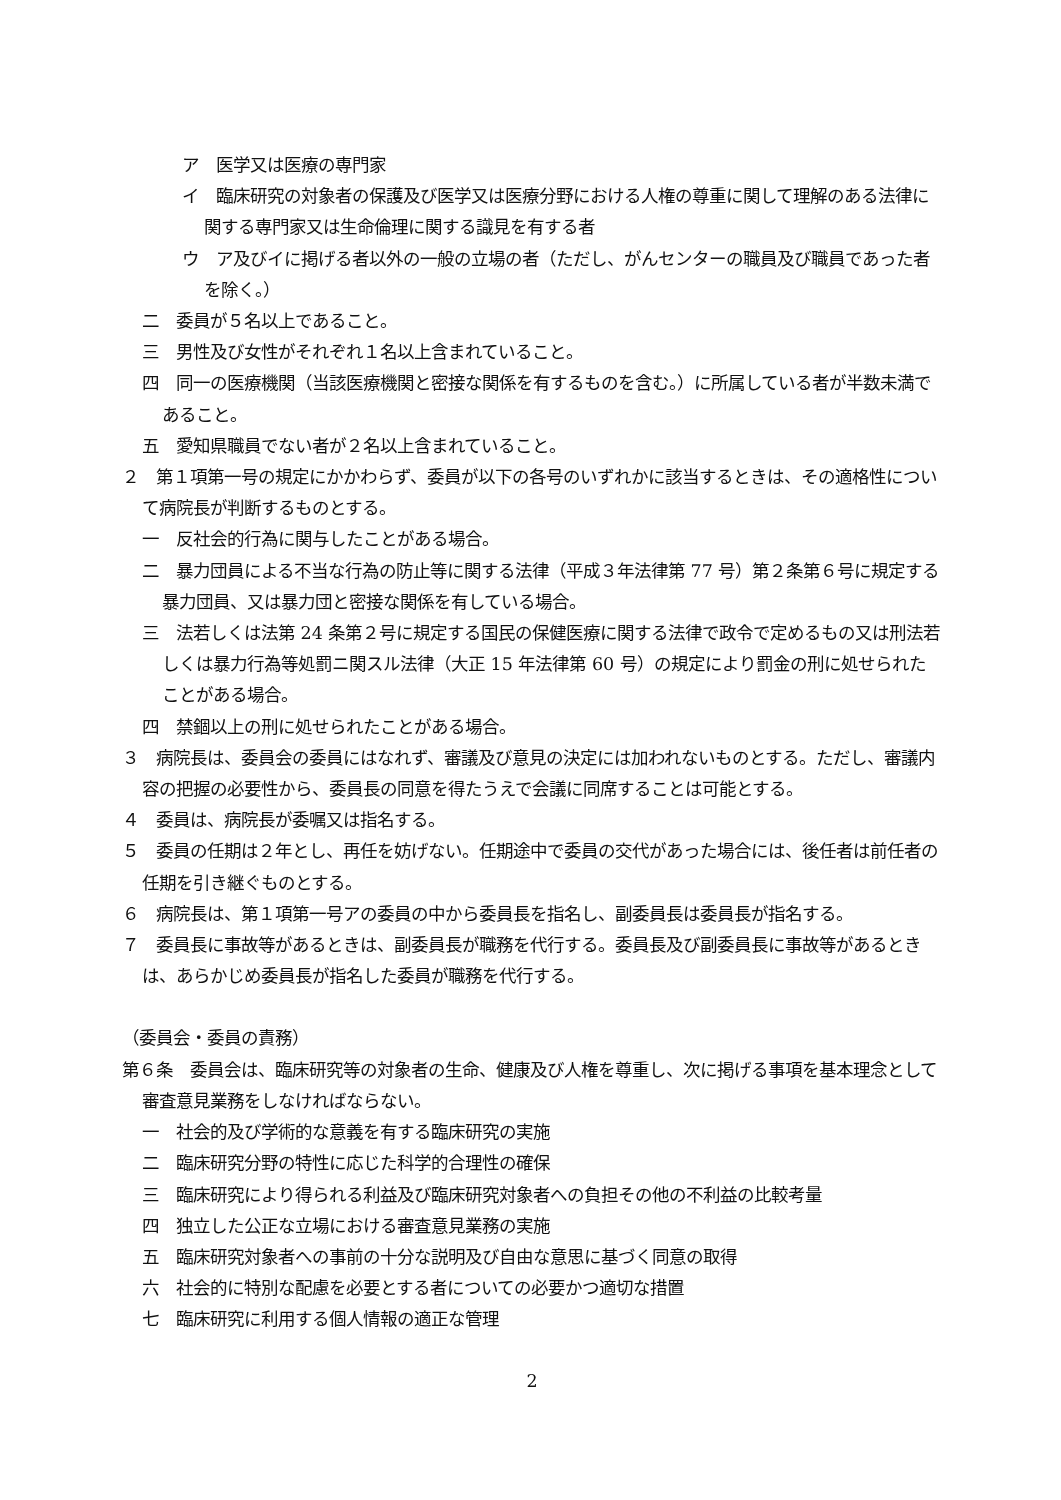ア　医学又は医療の専門家
イ　臨床研究の対象者の保護及び医学又は医療分野における人権の尊重に関して理解のある法律に関する専門家又は生命倫理に関する識見を有する者
ウ　ア及びイに掲げる者以外の一般の立場の者（ただし、がんセンターの職員及び職員であった者を除く。）
二　委員が５名以上であること。
三　男性及び女性がそれぞれ１名以上含まれていること。
四　同一の医療機関（当該医療機関と密接な関係を有するものを含む。）に所属している者が半数未満であること。
五　愛知県職員でない者が２名以上含まれていること。
２　第１項第一号の規定にかかわらず、委員が以下の各号のいずれかに該当するときは、その適格性について病院長が判断するものとする。
一　反社会的行為に関与したことがある場合。
二　暴力団員による不当な行為の防止等に関する法律（平成３年法律第 77 号）第２条第６号に規定する暴力団員、又は暴力団と密接な関係を有している場合。
三　法若しくは法第 24 条第２号に規定する国民の保健医療に関する法律で政令で定めるもの又は刑法若しくは暴力行為等処罰ニ関スル法律（大正 15 年法律第 60 号）の規定により罰金の刑に処せられたことがある場合。
四　禁錮以上の刑に処せられたことがある場合。
３　病院長は、委員会の委員にはなれず、審議及び意見の決定には加われないものとする。ただし、審議内容の把握の必要性から、委員長の同意を得たうえで会議に同席することは可能とする。
４　委員は、病院長が委嘱又は指名する。
５　委員の任期は２年とし、再任を妨げない。任期途中で委員の交代があった場合には、後任者は前任者の任期を引き継ぐものとする。
６　病院長は、第１項第一号アの委員の中から委員長を指名し、副委員長は委員長が指名する。
７　委員長に事故等があるときは、副委員長が職務を代行する。委員長及び副委員長に事故等があるときは、あらかじめ委員長が指名した委員が職務を代行する。
（委員会・委員の責務）
第６条　委員会は、臨床研究等の対象者の生命、健康及び人権を尊重し、次に掲げる事項を基本理念として審査意見業務をしなければならない。
一　社会的及び学術的な意義を有する臨床研究の実施
二　臨床研究分野の特性に応じた科学的合理性の確保
三　臨床研究により得られる利益及び臨床研究対象者への負担その他の不利益の比較考量
四　独立した公正な立場における審査意見業務の実施
五　臨床研究対象者への事前の十分な説明及び自由な意思に基づく同意の取得
六　社会的に特別な配慮を必要とする者についての必要かつ適切な措置
七　臨床研究に利用する個人情報の適正な管理
2